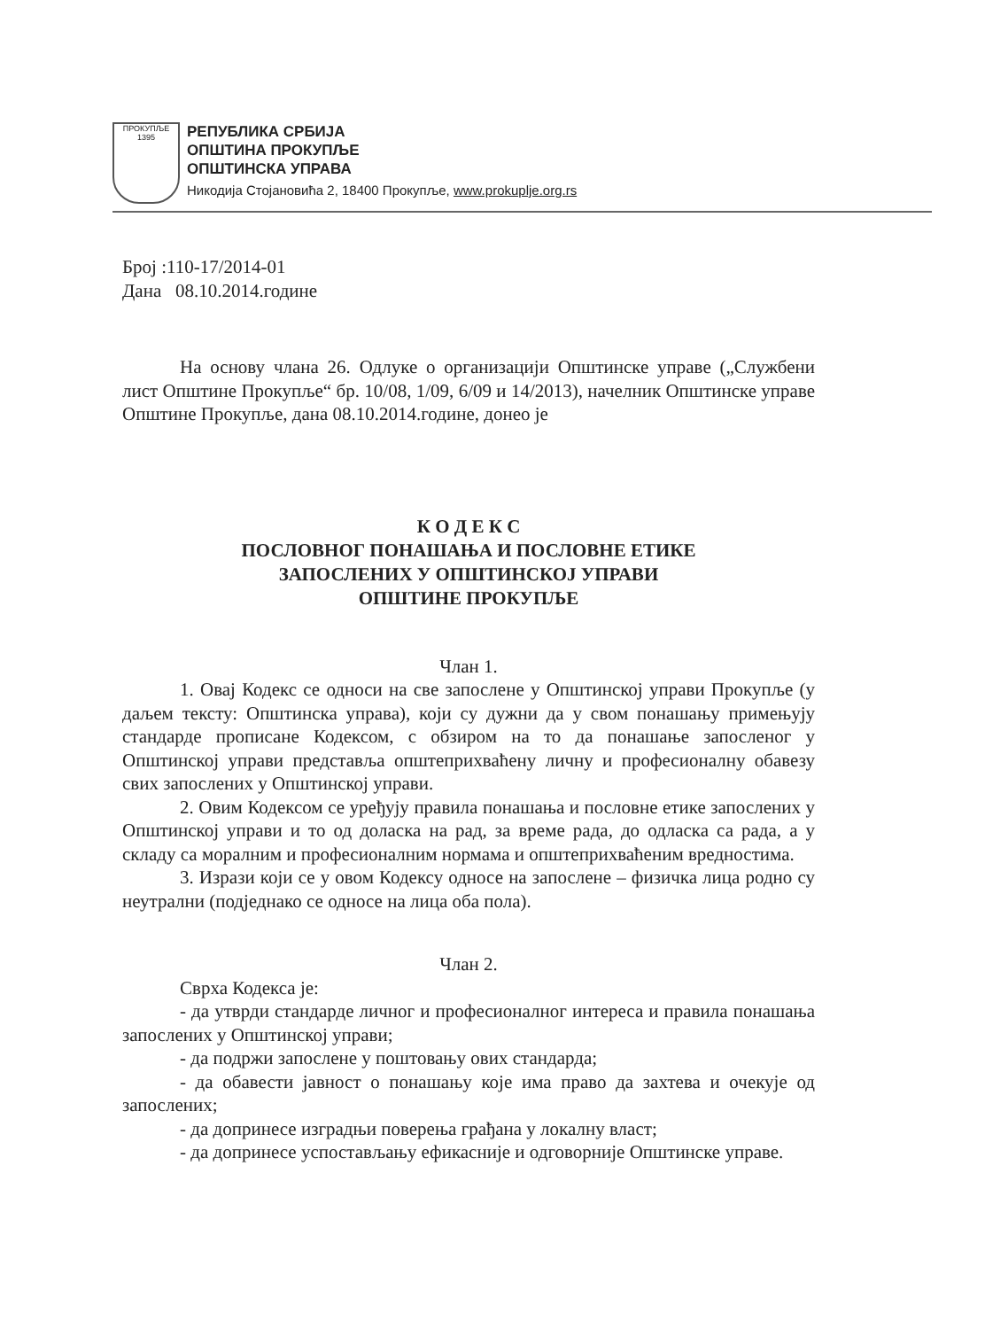ПРОКУПЉЕ
1395
РЕПУБЛИКА СРБИЈА
ОПШТИНА ПРОКУПЉЕ
ОПШТИНСКА УПРАВА
Никодија Стојановића 2, 18400 Прокупље, www.prokuplje.org.rs
Број :110-17/2014-01
Дана 08.10.2014.године
На основу члана 26. Одлуке о организацији Општинске управе („Службени лист Општине Прокупље“ бр. 10/08, 1/09, 6/09 и 14/2013), начелник Општинске управе Општине Прокупље, дана 08.10.2014.године, донео је
К О Д Е К С
ПОСЛОВНОГ ПОНАШАЊА И ПОСЛОВНЕ ЕТИКЕ
ЗАПОСЛЕНИХ У ОПШТИНСКОЈ УПРАВИ
ОПШТИНЕ ПРОКУПЉЕ
Члан 1.
1. Овај Кодекс се односи на све запослене у Општинској управи Прокупље (у даљем тексту: Општинска управа), који су дужни да у свом понашању примењују стандарде прописане Кодексом, с обзиром на то да понашање запосленог у Општинској управи представља општеприхваћену личну и професионалну обавезу свих запослених у Општинској управи.
2. Овим Кодексом се уређују правила понашања и пословне етике запослених у Општинској управи и то од доласка на рад, за време рада, до одласка са рада, а у складу са моралним и професионалним нормама и општеприхваћеним вредностима.
3. Изрази који се у овом Кодексу односе на запослене – физичка лица родно су неутрални (подједнако се односе на лица оба пола).
Члан 2.
Сврха Кодекса је:
- да утврди стандарде личног и професионалног интереса и правила понашања запослених у Општинској управи;
- да подржи запослене у поштовању ових стандарда;
- да обавести јавност о понашању које има право да захтева и очекује од запослених;
- да допринесе изградњи поверења грађана у локалну власт;
- да допринесе успостављању ефикасније и одговорније Општинске управе.